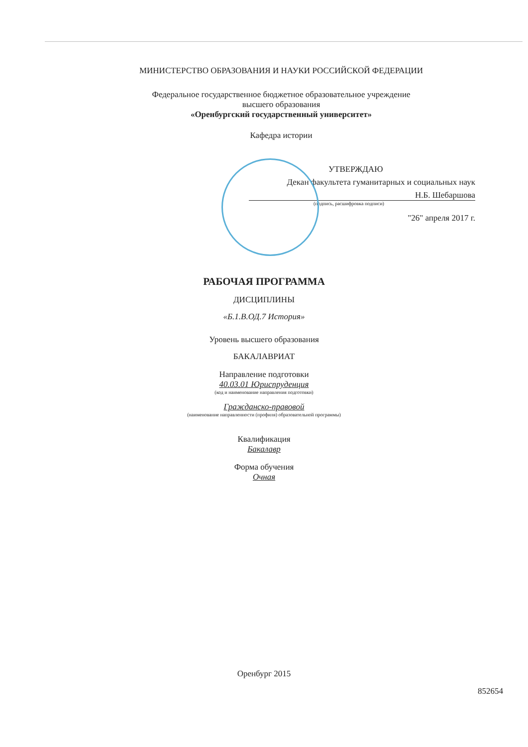МИНИСТЕРСТВО ОБРАЗОВАНИЯ И НАУКИ РОССИЙСКОЙ ФЕДЕРАЦИИ
Федеральное государственное бюджетное образовательное учреждение
высшего образования
«Оренбургский государственный университет»
Кафедра истории
УТВЕРЖДАЮ
Декан факультета гуманитарных и социальных наук
Н.Б. Шебаршова
(подпись, расшифровка подписи)
"26" апреля 2017 г.
РАБОЧАЯ ПРОГРАММА
ДИСЦИПЛИНЫ
«Б.1.В.ОД.7 История»
Уровень высшего образования
БАКАЛАВРИАТ
Направление подготовки
40.03.01 Юриспруденция
(код и наименование направления подготовки)
Гражданско-правовой
(наименование направленности (профиля) образовательной программы)
Квалификация
Бакалавр
Форма обучения
Очная
Оренбург 2015
852654